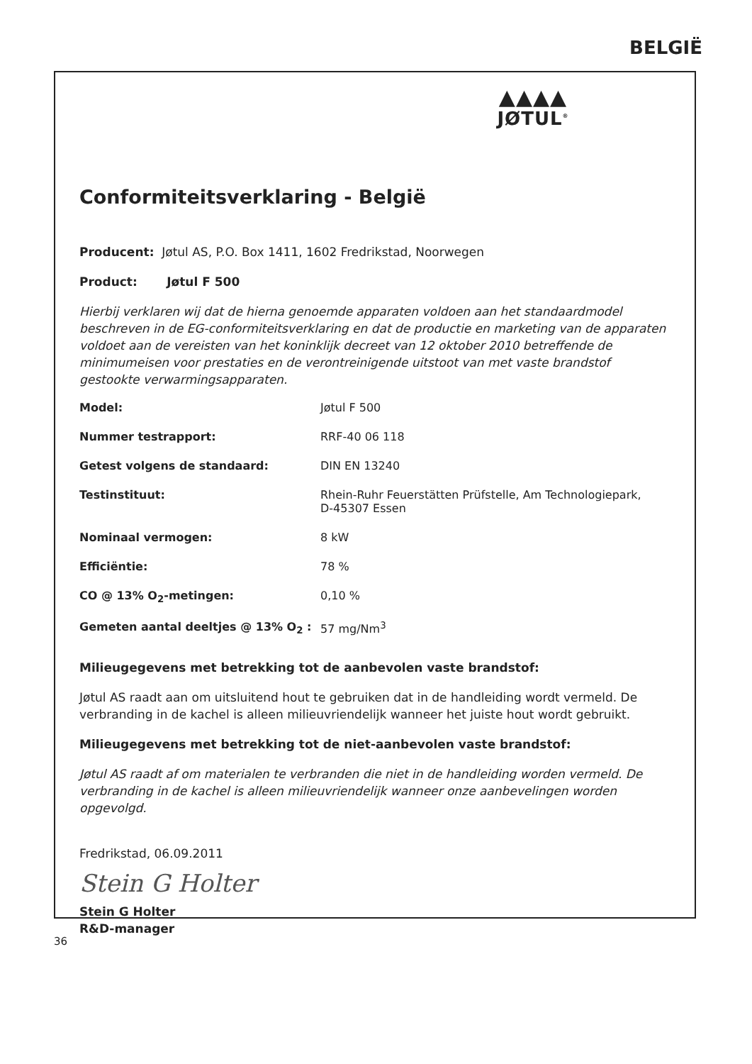BELGIË
▲▲▲▲
JØTUL<sup>®</sup>
Conformiteitsverklaring - België
Producent: Jøtul AS, P.O. Box 1411, 1602 Fredrikstad, Noorwegen
Product: Jøtul F 500
Hierbij verklaren wij dat de hierna genoemde apparaten voldoen aan het standaardmodel beschreven in de EG-conformiteitsverklaring en dat de productie en marketing van de apparaten voldoet aan de vereisten van het koninklijk decreet van 12 oktober 2010 betreffende de minimumeisen voor prestaties en de verontreinigende uitstoot van met vaste brandstof gestookte verwarmingsapparaten.
| Model: | Jøtul F 500 |
| Nummer testrapport: | RRF-40 06 118 |
| Getest volgens de standaard: | DIN EN 13240 |
| Testinstituut: | Rhein-Ruhr Feuerstätten Prüfstelle, Am Technologiepark, D-45307 Essen |
| Nominaal vermogen: | 8 kW |
| Efficiëntie: | 78 % |
| CO @ 13% O<sub>2</sub>-metingen: | 0,10 % |
| Gemeten aantal deeltjes @ 13% O<sub>2</sub> : | 57 mg/Nm<sup>3</sup> |
Milieugegevens met betrekking tot de aanbevolen vaste brandstof:
Jøtul AS raadt aan om uitsluitend hout te gebruiken dat in de handleiding wordt vermeld. De verbranding in de kachel is alleen milieuvriendelijk wanneer het juiste hout wordt gebruikt.
Milieugegevens met betrekking tot de niet-aanbevolen vaste brandstof:
Jøtul AS raadt af om materialen te verbranden die niet in de handleiding worden vermeld. De verbranding in de kachel is alleen milieuvriendelijk wanneer onze aanbevelingen worden opgevolgd.
Fredrikstad, 06.09.2011
Stein G Holter
Stein G Holter
R&D-manager
36